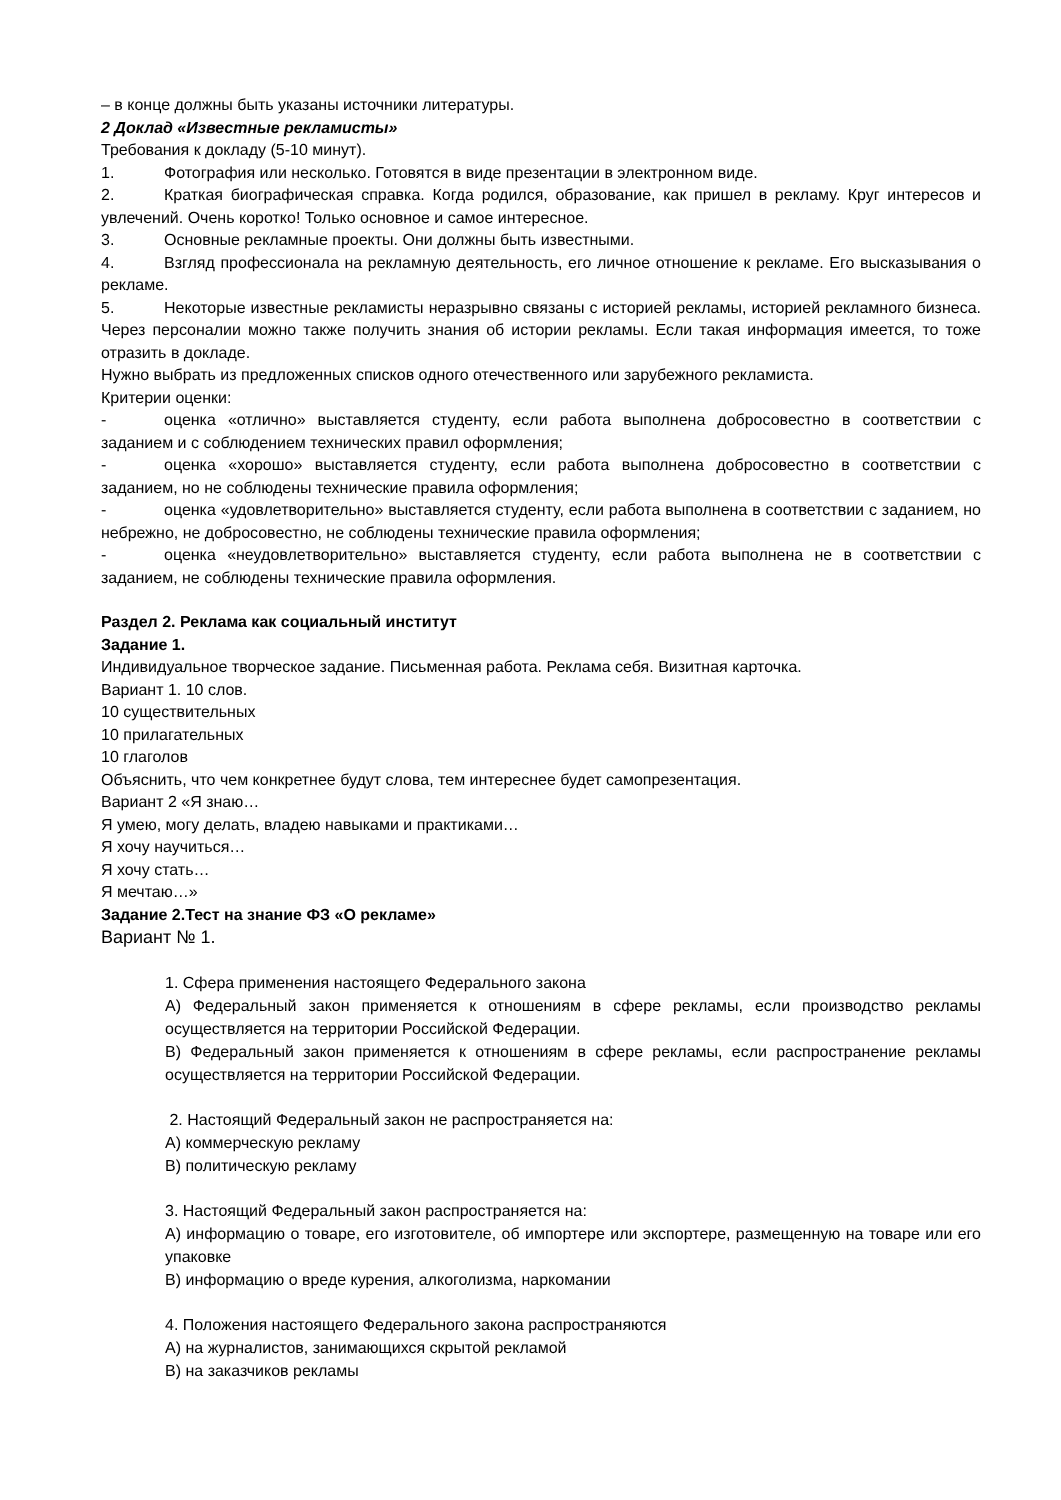– в конце должны быть указаны источники литературы.
2 Доклад «Известные рекламисты»
Требования к докладу (5-10 минут).
1. Фотография или несколько. Готовятся в виде презентации в электронном виде.
2. Краткая биографическая справка. Когда родился, образование, как пришел в рекламу. Круг интересов и увлечений. Очень коротко! Только основное и самое интересное.
3. Основные рекламные проекты. Они должны быть известными.
4. Взгляд профессионала на рекламную деятельность, его личное отношение к рекламе. Его высказывания о рекламе.
5. Некоторые известные рекламисты неразрывно связаны с историей рекламы, историей рекламного бизнеса. Через персоналии можно также получить знания об истории рекламы. Если такая информация имеется, то тоже отразить в докладе.
Нужно выбрать из предложенных списков одного отечественного или зарубежного рекламиста.
Критерии оценки:
- оценка «отлично» выставляется студенту, если работа выполнена добросовестно в соответствии с заданием и с соблюдением технических правил оформления;
- оценка «хорошо» выставляется студенту, если работа выполнена добросовестно в соответствии с заданием, но не соблюдены технические правила оформления;
- оценка «удовлетворительно» выставляется студенту, если работа выполнена в соответствии с заданием, но небрежно, не добросовестно, не соблюдены технические правила оформления;
- оценка «неудовлетворительно» выставляется студенту, если работа выполнена не в соответствии с заданием, не соблюдены технические правила оформления.
Раздел 2. Реклама как социальный институт
Задание 1.
Индивидуальное творческое задание. Письменная работа. Реклама себя. Визитная карточка.
Вариант 1. 10 слов.
10 существительных
10 прилагательных
10 глаголов
Объяснить, что чем конкретнее будут слова, тем интереснее будет самопрезентация.
Вариант 2 «Я знаю…
Я умею, могу делать, владею навыками и практиками…
Я хочу научиться…
Я хочу стать…
Я мечтаю…»
Задание 2.Тест на знание ФЗ «О рекламе»
Вариант № 1.
1. Сфера применения настоящего Федерального закона
А) Федеральный закон применяется к отношениям в сфере рекламы, если производство рекламы осуществляется на территории Российской Федерации.
В) Федеральный закон применяется к отношениям в сфере рекламы, если распространение рекламы осуществляется на территории Российской Федерации.
2. Настоящий Федеральный закон не распространяется на:
А) коммерческую рекламу
В) политическую рекламу
3. Настоящий Федеральный закон распространяется на:
А) информацию о товаре, его изготовителе, об импортере или экспортере, размещенную на товаре или его упаковке
В) информацию о вреде курения, алкоголизма, наркомании
4. Положения настоящего Федерального закона распространяются
А) на журналистов, занимающихся скрытой рекламой
В) на заказчиков рекламы